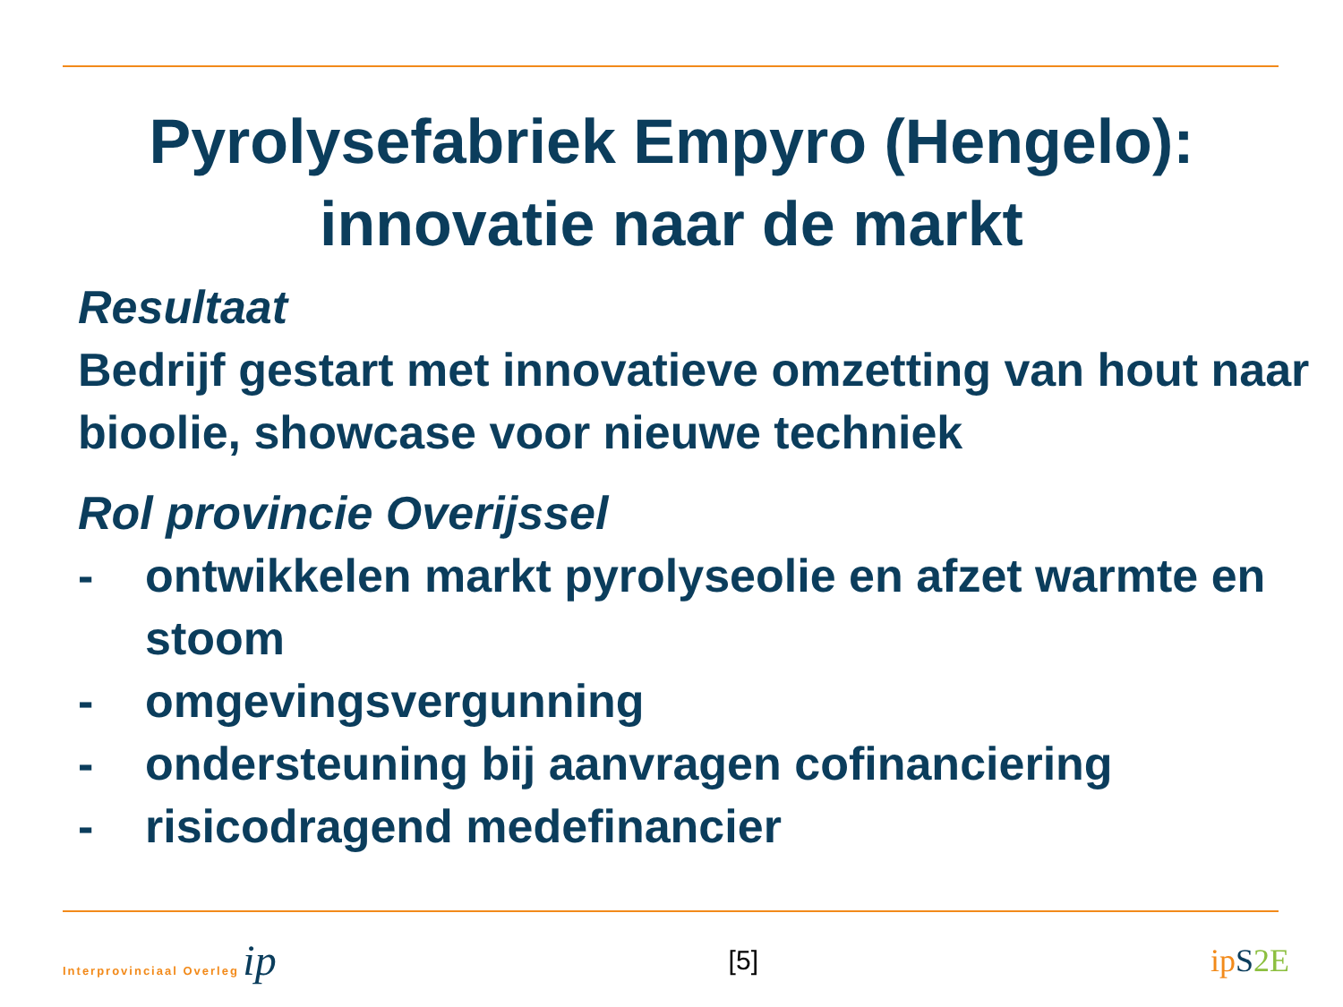Pyrolysefabriek Empyro (Hengelo):
innovatie naar de markt
Resultaat
Bedrijf gestart met innovatieve omzetting van hout naar bioolie, showcase voor nieuwe techniek
Rol provincie Overijssel
- ontwikkelen markt pyrolyseolie en afzet warmte en stoom
- omgevingsvergunning
- ondersteuning bij aanvragen cofinanciering
- risicodragend medefinancier
Interprovinciaal Overleg ip
[5]
ipS 2E